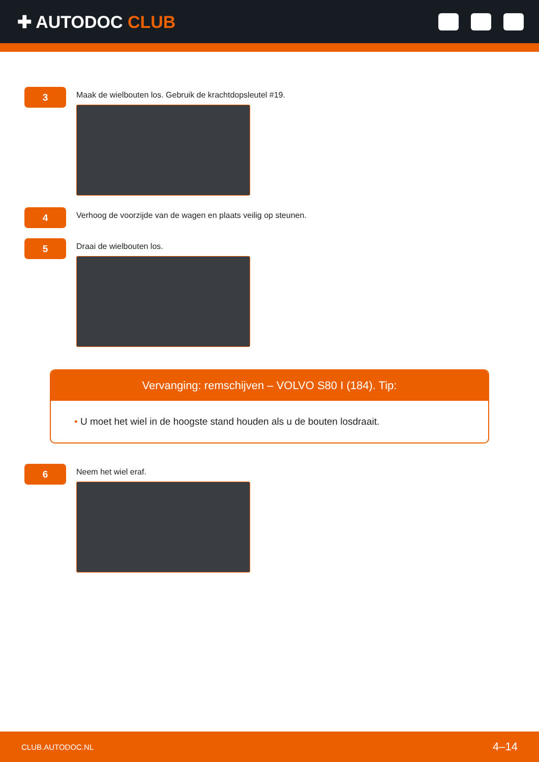✚ AUTODOC CLUB
3
Maak de wielbouten los. Gebruik de krachtdopsleutel #19.
4
Verhoog de voorzijde van de wagen en plaats veilig op steunen.
5
Draai de wielbouten los.
Vervanging: remschijven – VOLVO S80 I (184). Tip:
• U moet het wiel in de hoogste stand houden als u de bouten losdraait.
6
Neem het wiel eraf.
CLUB.AUTODOC.NL 4–14